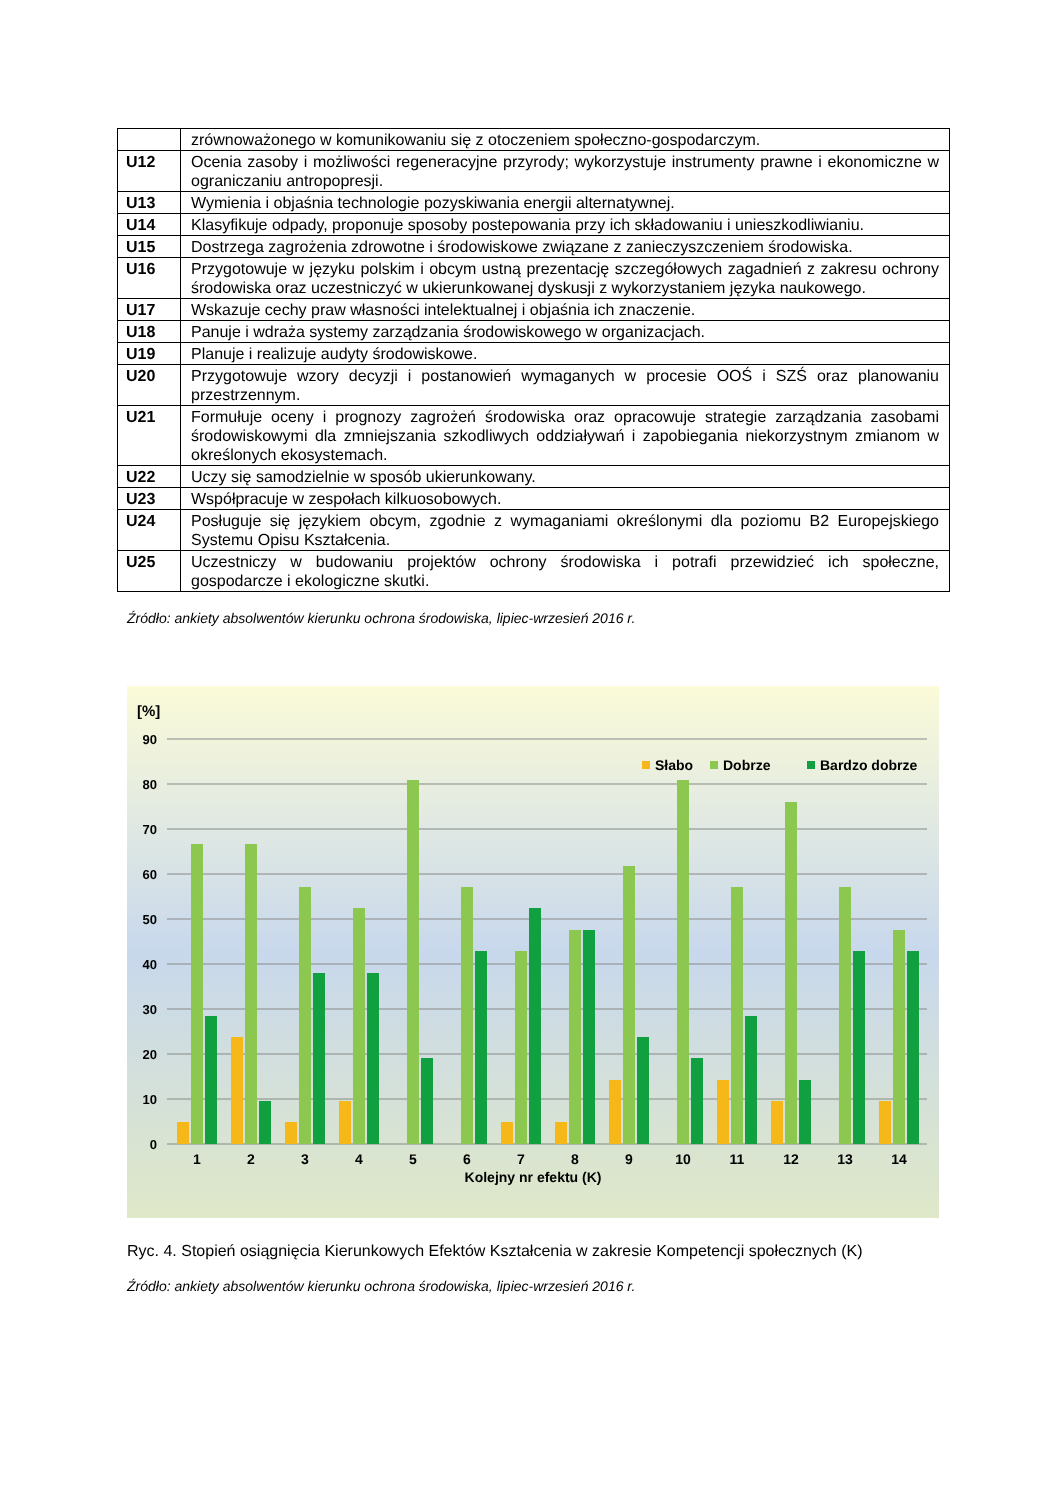| | zrównoważonego w komunikowaniu się z otoczeniem społeczno-gospodarczym. |
| U12 | Ocenia zasoby i możliwości regeneracyjne przyrody; wykorzystuje instrumenty prawne i ekonomiczne w ograniczaniu antropopresji. |
| U13 | Wymienia i objaśnia technologie pozyskiwania energii alternatywnej. |
| U14 | Klasyfikuje odpady, proponuje sposoby postepowania przy ich składowaniu i unieszkodliwianiu. |
| U15 | Dostrzega zagrożenia zdrowotne i środowiskowe związane z zanieczyszczeniem środowiska. |
| U16 | Przygotowuje w języku polskim i obcym ustną prezentację szczegółowych zagadnień z zakresu ochrony środowiska oraz uczestniczyć w ukierunkowanej dyskusji z wykorzystaniem języka naukowego. |
| U17 | Wskazuje cechy praw własności intelektualnej i objaśnia ich znaczenie. |
| U18 | Panuje i wdraża systemy zarządzania środowiskowego w organizacjach. |
| U19 | Planuje i realizuje audyty środowiskowe. |
| U20 | Przygotowuje wzory decyzji i postanowień wymaganych w procesie OOŚ i SZŚ oraz planowaniu przestrzennym. |
| U21 | Formułuje oceny i prognozy zagrożeń środowiska oraz opracowuje strategie zarządzania zasobami środowiskowymi dla zmniejszania szkodliwych oddziaływań i zapobiegania niekorzystnym zmianom w określonych ekosystemach. |
| U22 | Uczy się samodzielnie w sposób ukierunkowany. |
| U23 | Współpracuje w zespołach kilkuosobowych. |
| U24 | Posługuje się językiem obcym, zgodnie z wymaganiami określonymi dla poziomu B2 Europejskiego Systemu Opisu Kształcenia. |
| U25 | Uczestniczy w budowaniu projektów ochrony środowiska i potrafi przewidzieć ich społeczne, gospodarcze i ekologiczne skutki. |
Źródło: ankiety absolwentów kierunku ochrona środowiska, lipiec-wrzesień 2016 r.
[%]
90
80
70
60
50
40
30
20
10
0
Słabo
Dobrze
Bardzo dobrze
1
2
3
4
5
6
7
8
9
10
11
12
13
14
Kolejny nr efektu (K)
Ryc. 4. Stopień osiągnięcia Kierunkowych Efektów Kształcenia w zakresie Kompetencji społecznych (K)
Źródło: ankiety absolwentów kierunku ochrona środowiska, lipiec-wrzesień 2016 r.